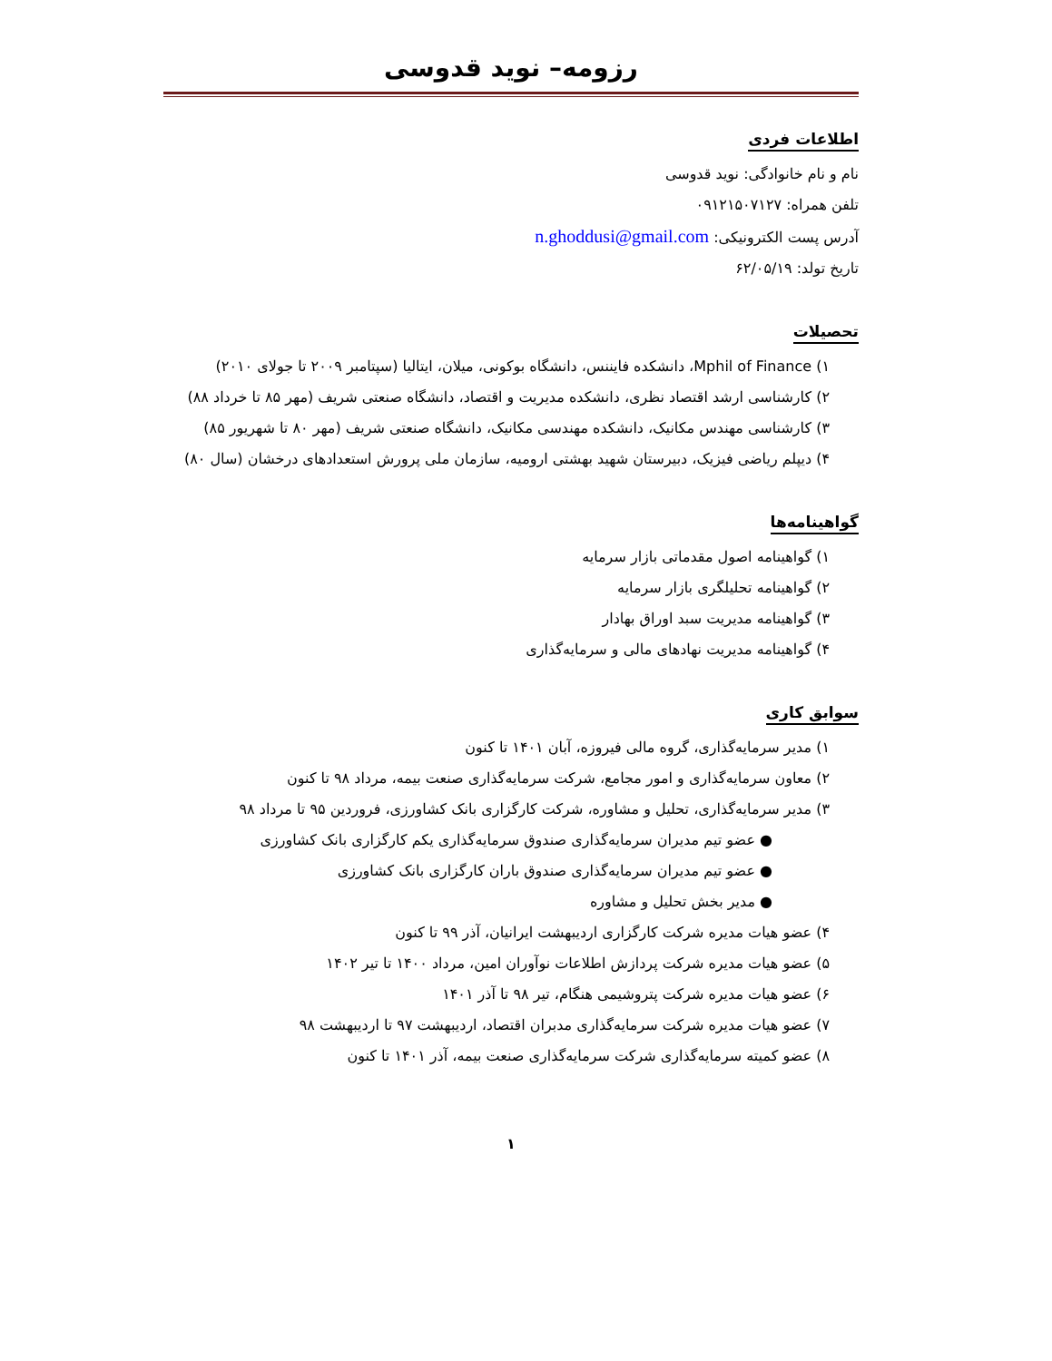رزومه– نوید قدوسی
اطلاعات فردی
نام و نام خانوادگی: نوید قدوسی
تلفن همراه: ۰۹۱۲۱۵۰۷۱۲۷
آدرس پست الکترونیکی: n.ghoddusi@gmail.com
تاریخ تولد: ۶۲/۰۵/۱۹
تحصیلات
۱) Mphil of Finance، دانشکده فایننس، دانشگاه بوکونی، میلان، ایتالیا (سپتامبر ۲۰۰۹ تا جولای ۲۰۱۰)
۲) کارشناسی ارشد اقتصاد نظری، دانشکده مدیریت و اقتصاد، دانشگاه صنعتی شریف (مهر ۸۵ تا خرداد ۸۸)
۳) کارشناسی مهندس مکانیک، دانشکده مهندسی مکانیک، دانشگاه صنعتی شریف (مهر ۸۰ تا شهریور ۸۵)
۴) دیپلم ریاضی فیزیک، دبیرستان شهید بهشتی ارومیه، سازمان ملی پرورش استعدادهای درخشان (سال ۸۰)
گواهینامه‌ها
۱) گواهینامه اصول مقدماتی بازار سرمایه
۲) گواهینامه تحلیلگری بازار سرمایه
۳) گواهینامه مدیریت سبد اوراق بهادار
۴) گواهینامه مدیریت نهادهای مالی و سرمایه‌گذاری
سوابق کاری
۱) مدیر سرمایه‌گذاری، گروه مالی فیروزه، آبان ۱۴۰۱ تا کنون
۲) معاون سرمایه‌گذاری و امور مجامع، شرکت سرمایه‌گذاری صنعت بیمه، مرداد ۹۸ تا کنون
۳) مدیر سرمایه‌گذاری، تحلیل و مشاوره، شرکت کارگزاری بانک کشاورزی، فروردین ۹۵ تا مرداد ۹۸
● عضو تیم مدیران سرمایه‌گذاری صندوق سرمایه‌گذاری یکم کارگزاری بانک کشاورزی
● عضو تیم مدیران سرمایه‌گذاری صندوق باران کارگزاری بانک کشاورزی
● مدیر بخش تحلیل و مشاوره
۴) عضو هیات مدیره شرکت کارگزاری اردیبهشت ایرانیان، آذر ۹۹ تا کنون
۵) عضو هیات مدیره شرکت پردازش اطلاعات نوآوران امین، مرداد ۱۴۰۰ تا تیر ۱۴۰۲
۶) عضو هیات مدیره شرکت پتروشیمی هنگام، تیر ۹۸ تا آذر ۱۴۰۱
۷) عضو هیات مدیره شرکت سرمایه‌گذاری مدبران اقتصاد، اردیبهشت ۹۷ تا اردیبهشت ۹۸
۸) عضو کمیته سرمایه‌گذاری شرکت سرمایه‌گذاری صنعت بیمه، آذر ۱۴۰۱ تا کنون
۱